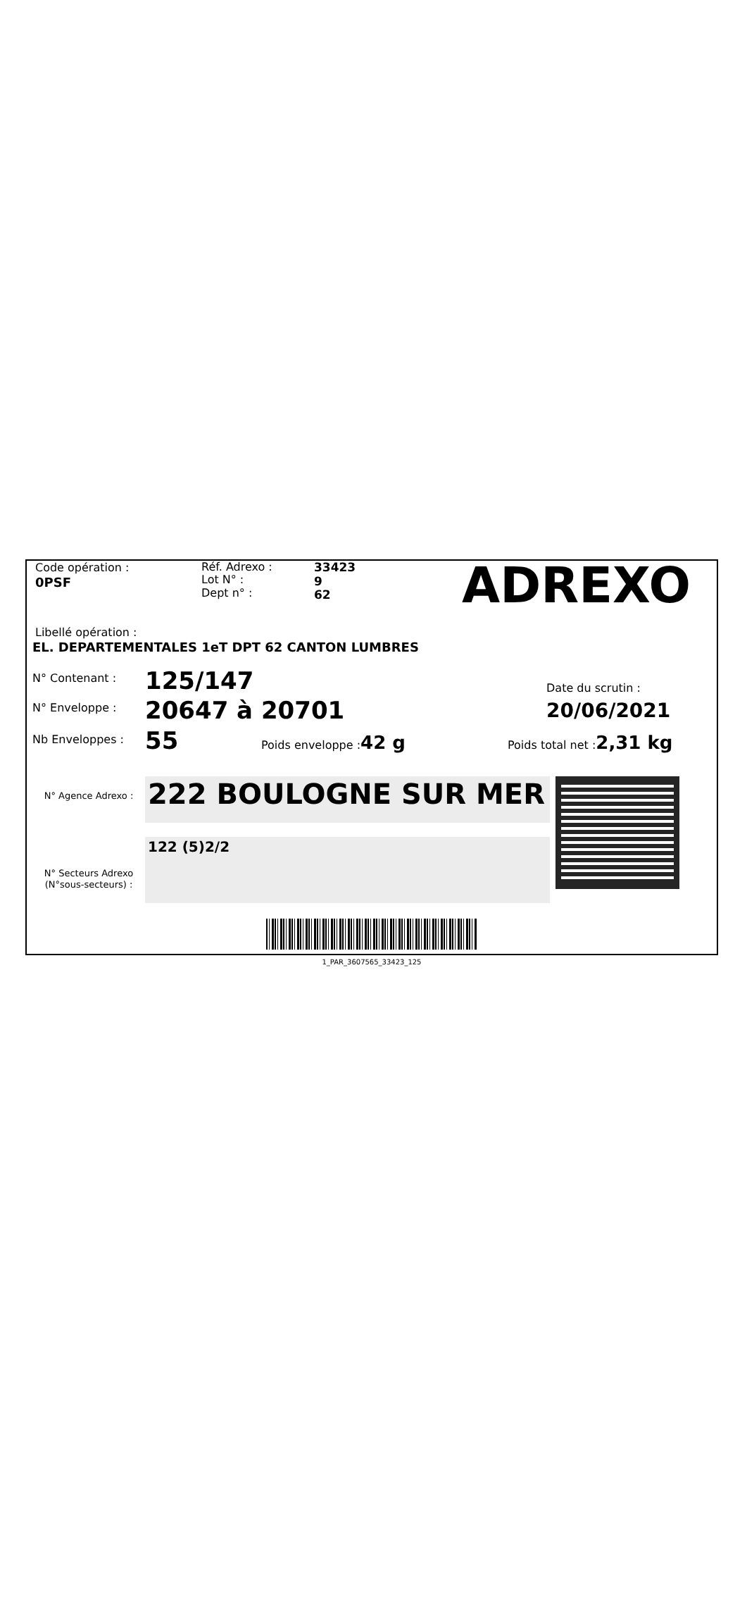Code opération :
0PSF
Réf. Adrexo :
Lot N° :
Dept n° :
33423
9
62
ADREXO
Libellé opération :
EL. DEPARTEMENTALES 1eT DPT 62 CANTON LUMBRES
N° Contenant :
125/147
Date du scrutin :
N° Enveloppe :
20647 à 20701
20/06/2021
Nb Enveloppes :
55
Poids enveloppe :42 g
Poids total net :2,31 kg
N° Agence Adrexo :
N° Secteurs Adrexo
(N°sous-secteurs) :
222 BOULOGNE SUR MER
122 (5)2/2
1_PAR_3607565_33423_125